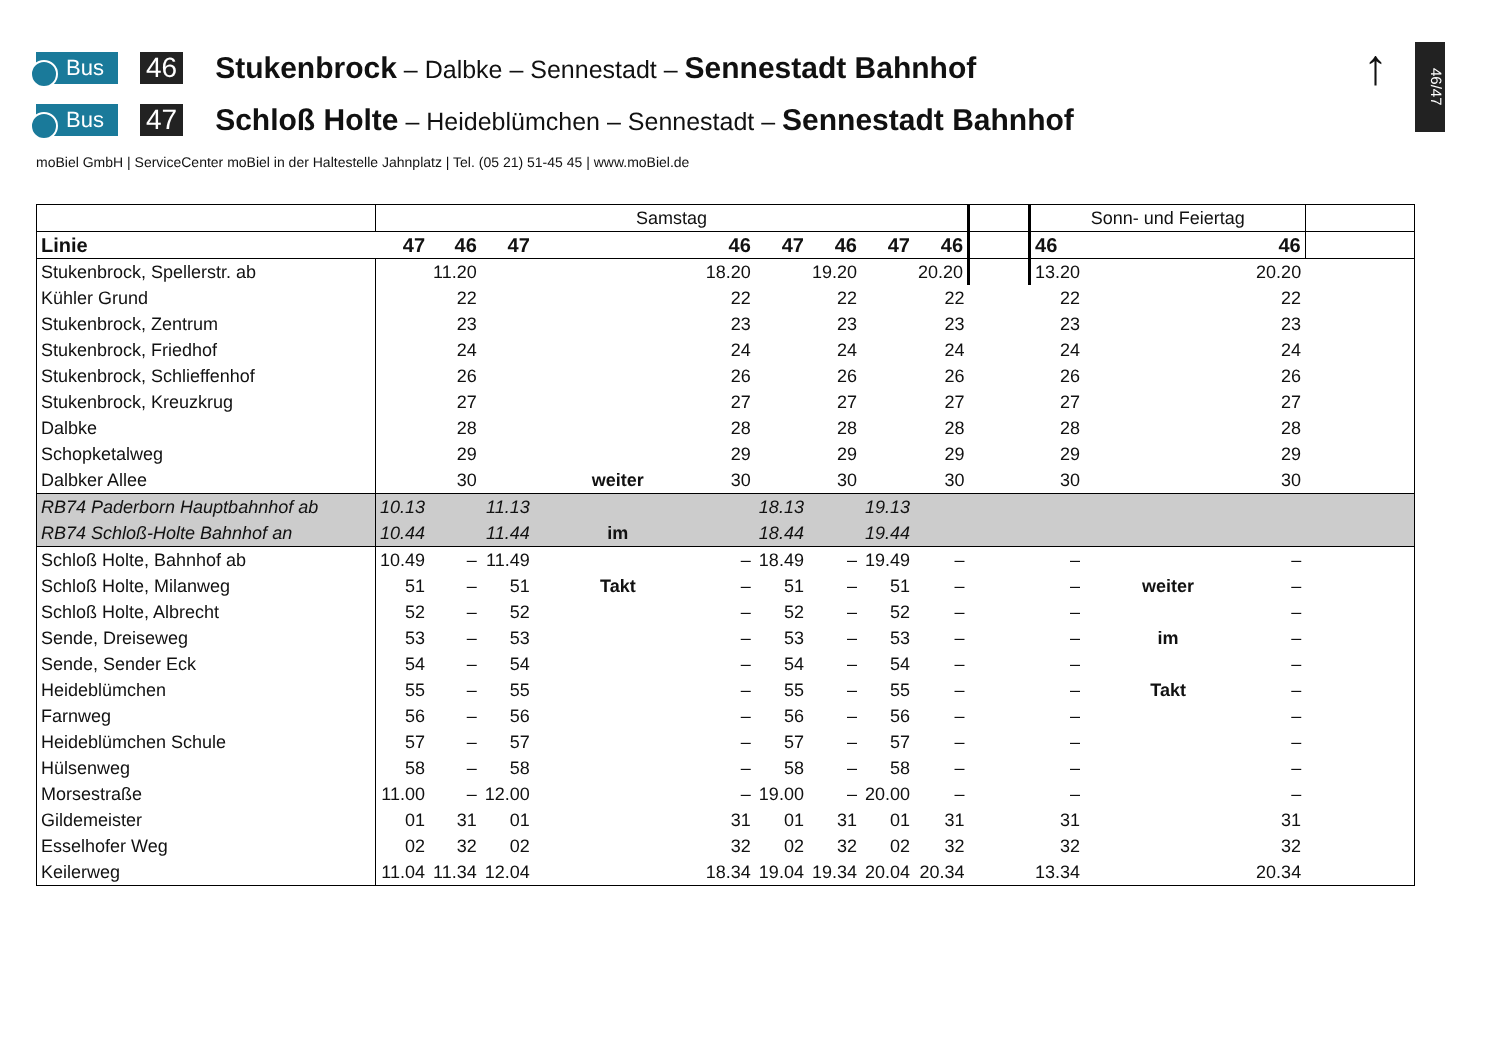↑
46/47
Bus 46 Stukenbrock – Dalbke – Sennestadt – Sennestadt Bahnhof
Bus 47 Schloß Holte – Heideblümchen – Sennestadt – Sennestadt Bahnhof
moBiel GmbH | ServiceCenter moBiel in der Haltestelle Jahnplatz | Tel. (05 21) 51-45 45 | www.moBiel.de
| | Samstag | | | | | | | | | | Sonn- und Feiertag | | | |
| Linie | 47 | 46 | 47 | | 46 | 47 | 46 | 47 | 46 | | 46 | | 46 | |
| Stukenbrock, Spellerstr. ab | | 11.20 | | | 18.20 | | 19.20 | | 20.20 | | 13.20 | | 20.20 | |
| Kühler Grund | | 22 | | | 22 | | 22 | | 22 | | 22 | | 22 | |
| Stukenbrock, Zentrum | | 23 | | | 23 | | 23 | | 23 | | 23 | | 23 | |
| Stukenbrock, Friedhof | | 24 | | | 24 | | 24 | | 24 | | 24 | | 24 | |
| Stukenbrock, Schlieffenhof | | 26 | | | 26 | | 26 | | 26 | | 26 | | 26 | |
| Stukenbrock, Kreuzkrug | | 27 | | | 27 | | 27 | | 27 | | 27 | | 27 | |
| Dalbke | | 28 | | | 28 | | 28 | | 28 | | 28 | | 28 | |
| Schopketalweg | | 29 | | | 29 | | 29 | | 29 | | 29 | | 29 | |
| Dalbker Allee | | 30 | | weiter | 30 | | 30 | | 30 | | 30 | | 30 | |
| RB74 Paderborn Hauptbahnhof ab | 10.13 | | 11.13 | | | 18.13 | | 19.13 | | | | | | |
| RB74 Schloß-Holte Bahnhof an | 10.44 | | 11.44 | im | | 18.44 | | 19.44 | | | | | | |
| Schloß Holte, Bahnhof ab | 10.49 | – | 11.49 | | – | 18.49 | – | 19.49 | – | | – | | – | |
| Schloß Holte, Milanweg | 51 | – | 51 | Takt | – | 51 | – | 51 | – | | – | weiter | – | |
| Schloß Holte, Albrecht | 52 | – | 52 | | – | 52 | – | 52 | – | | – | | – | |
| Sende, Dreiseweg | 53 | – | 53 | | – | 53 | – | 53 | – | | – | im | – | |
| Sende, Sender Eck | 54 | – | 54 | | – | 54 | – | 54 | – | | – | | – | |
| Heideblümchen | 55 | – | 55 | | – | 55 | – | 55 | – | | – | Takt | – | |
| Farnweg | 56 | – | 56 | | – | 56 | – | 56 | – | | – | | – | |
| Heideblümchen Schule | 57 | – | 57 | | – | 57 | – | 57 | – | | – | | – | |
| Hülsenweg | 58 | – | 58 | | – | 58 | – | 58 | – | | – | | – | |
| Morsestraße | 11.00 | – | 12.00 | | – | 19.00 | – | 20.00 | – | | – | | – | |
| Gildemeister | 01 | 31 | 01 | | 31 | 01 | 31 | 01 | 31 | | 31 | | 31 | |
| Esselhofer Weg | 02 | 32 | 02 | | 32 | 02 | 32 | 02 | 32 | | 32 | | 32 | |
| Keilerweg | 11.04 | 11.34 | 12.04 | | 18.34 | 19.04 | 19.34 | 20.04 | 20.34 | | 13.34 | | 20.34 | |